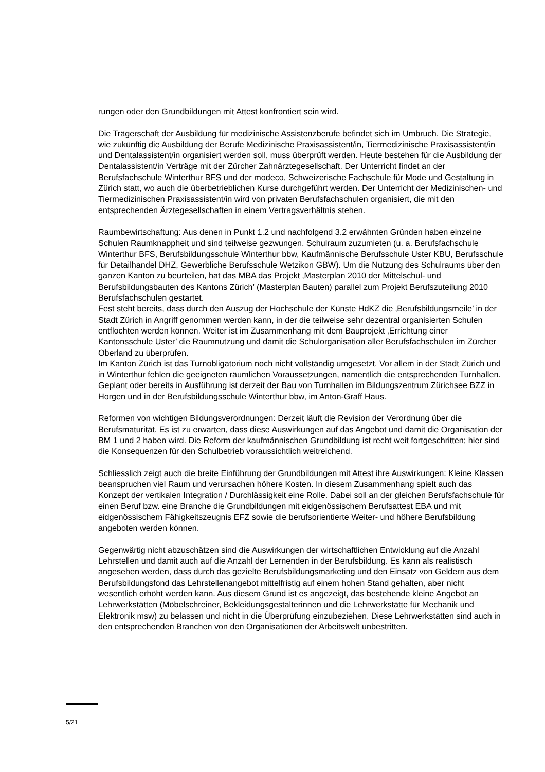rungen oder den Grundbildungen mit Attest konfrontiert sein wird.
Die Trägerschaft der Ausbildung für medizinische Assistenzberufe befindet sich im Umbruch. Die Strategie, wie zukünftig die Ausbildung der Berufe Medizinische Praxisassistent/in, Tiermedizinische Praxisassistent/in und Dentalassistent/in organisiert werden soll, muss überprüft werden. Heute bestehen für die Ausbildung der Dentalassistent/in Verträge mit der Zürcher Zahnärztegesellschaft. Der Unterricht findet an der Berufsfachschule Winterthur BFS und der modeco, Schweizerische Fachschule für Mode und Gestaltung in Zürich statt, wo auch die überbetrieblichen Kurse durchgeführt werden. Der Unterricht der Medizinischen- und Tiermedizinischen Praxisassistent/in wird von privaten Berufsfachschulen organisiert, die mit den entsprechenden Ärztegesellschaften in einem Vertragsverhältnis stehen.
Raumbewirtschaftung: Aus denen in Punkt 1.2 und nachfolgend 3.2 erwähnten Gründen haben einzelne Schulen Raumknappheit und sind teilweise gezwungen, Schulraum zuzumieten (u. a. Berufsfachschule Winterthur BFS, Berufsbildungsschule Winterthur bbw, Kaufmännische Berufsschule Uster KBU, Berufsschule für Detailhandel DHZ, Gewerbliche Berufsschule Wetzikon GBW). Um die Nutzung des Schulraums über den ganzen Kanton zu beurteilen, hat das MBA das Projekt ‚Masterplan 2010 der Mittelschul- und Berufsbildungsbauten des Kantons Zürich’ (Masterplan Bauten) parallel zum Projekt Berufszuteilung 2010 Berufsfachschulen gestartet.
Fest steht bereits, dass durch den Auszug der Hochschule der Künste HdKZ die ‚Berufsbildungsmeile’ in der Stadt Zürich in Angriff genommen werden kann, in der die teilweise sehr dezentral organisierten Schulen entflochten werden können. Weiter ist im Zusammenhang mit dem Bauprojekt ‚Errichtung einer Kantonsschule Uster’ die Raumnutzung und damit die Schulorganisation aller Berufsfachschulen im Zürcher Oberland zu überprüfen.
Im Kanton Zürich ist das Turnobligatorium noch nicht vollständig umgesetzt. Vor allem in der Stadt Zürich und in Winterthur fehlen die geeigneten räumlichen Voraussetzungen, namentlich die entsprechenden Turnhallen. Geplant oder bereits in Ausführung ist derzeit der Bau von Turnhallen im Bildungszentrum Zürichsee BZZ in Horgen und in der Berufsbildungsschule Winterthur bbw, im Anton-Graff Haus.
Reformen von wichtigen Bildungsverordnungen: Derzeit läuft die Revision der Verordnung über die Berufsmaturität. Es ist zu erwarten, dass diese Auswirkungen auf das Angebot und damit die Organisation der BM 1 und 2 haben wird. Die Reform der kaufmännischen Grundbildung ist recht weit fortgeschritten; hier sind die Konsequenzen für den Schulbetrieb voraussichtlich weitreichend.
Schliesslich zeigt auch die breite Einführung der Grundbildungen mit Attest ihre Auswirkungen: Kleine Klassen beanspruchen viel Raum und verursachen höhere Kosten. In diesem Zusammenhang spielt auch das Konzept der vertikalen Integration / Durchlässigkeit eine Rolle. Dabei soll an der gleichen Berufsfachschule für einen Beruf bzw. eine Branche die Grundbildungen mit eidgenössischem Berufsattest EBA und mit eidgenössischem Fähigkeitszeugnis EFZ sowie die berufsorientierte Weiter- und höhere Berufsbildung angeboten werden können.
Gegenwärtig nicht abzuschätzen sind die Auswirkungen der wirtschaftlichen Entwicklung auf die Anzahl Lehrstellen und damit auch auf die Anzahl der Lernenden in der Berufsbildung. Es kann als realistisch angesehen werden, dass durch das gezielte Berufsbildungsmarketing und den Einsatz von Geldern aus dem Berufsbildungsfond das Lehrstellenangebot mittelfristig auf einem hohen Stand gehalten, aber nicht wesentlich erhöht werden kann. Aus diesem Grund ist es angezeigt, das bestehende kleine Angebot an Lehrwerkstätten (Möbelschreiner, Bekleidungsgestalterinnen und die Lehrwerkstätte für Mechanik und Elektronik msw) zu belassen und nicht in die Überprüfung einzubeziehen. Diese Lehrwerkstätten sind auch in den entsprechenden Branchen von den Organisationen der Arbeitswelt unbestritten.
5/21